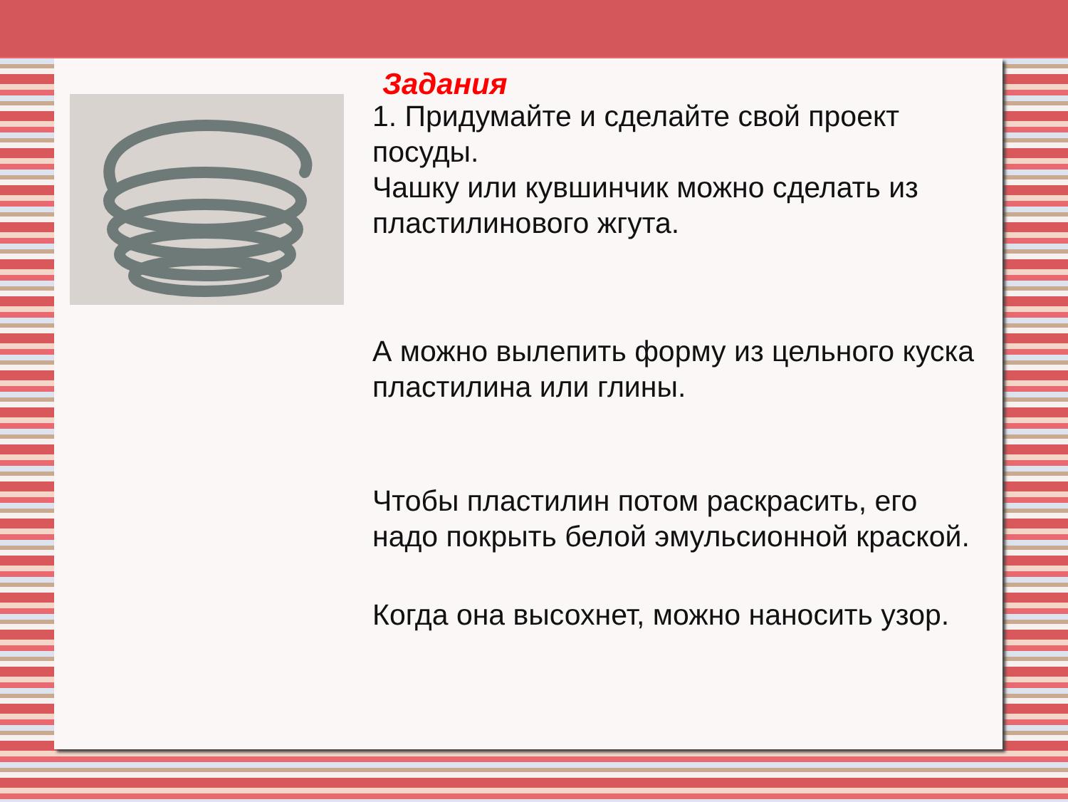Задания
1. Придумайте и сделайте свой проект посуды.
Чашку или кувшинчик можно сделать из пластилинового жгута.
А можно вылепить форму из цельного куска пластилина или глины.
Чтобы пластилин потом раскрасить, его надо покрыть белой эмульсионной краской.
Когда она высохнет, можно наносить узор.